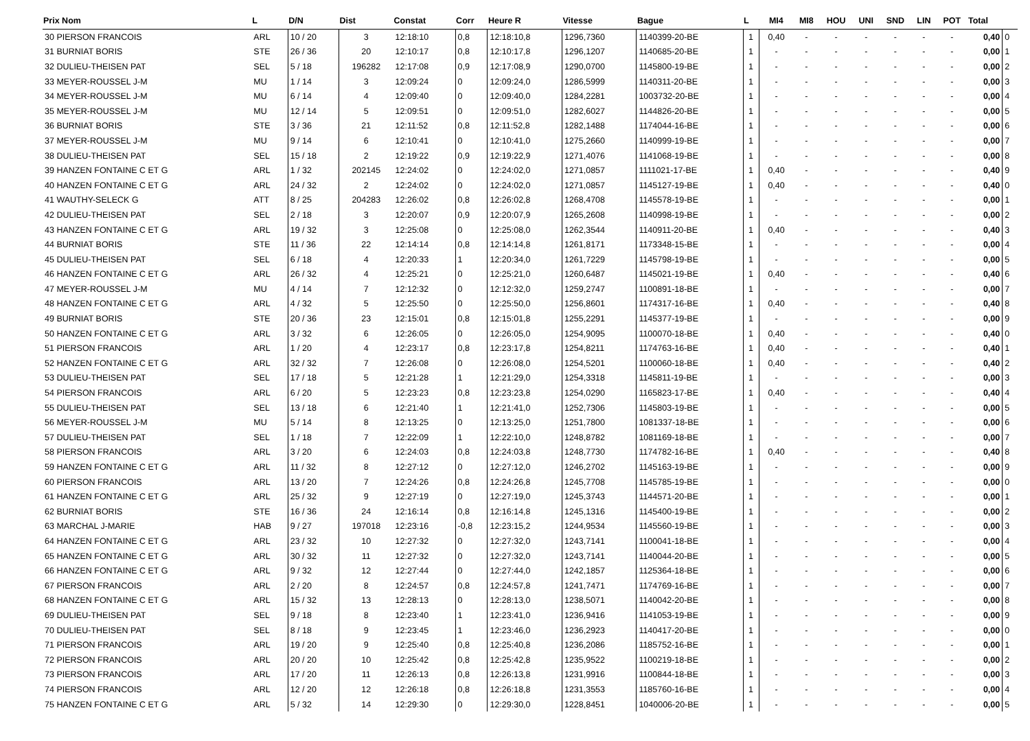| Prix Nom | L | D/N | Dist | Constat | Corr | Heure R | Vitesse | Bague | L | MI4 | MI8 | HOU | UNI | SND | LIN | POT | Total | |
| --- | --- | --- | --- | --- | --- | --- | --- | --- | --- | --- | --- | --- | --- | --- | --- | --- | --- | --- |
| 30 PIERSON FRANCOIS | ARL | 10 / 20 | 3 | 12:18:10 | 0,8 | 12:18:10,8 | 1296,7360 | 1140399-20-BE | 1 | 0,40 | - | - | - | - | - | - | 0,40 | 0 |
| 31 BURNIAT BORIS | STE | 26 / 36 | 20 | 12:10:17 | 0,8 | 12:10:17,8 | 1296,1207 | 1140685-20-BE | 1 | - | - | - | - | - | - | - | 0,00 | 1 |
| 32 DULIEU-THEISEN PAT | SEL | 5 / 18 | 196282 | 12:17:08 | 0,9 | 12:17:08,9 | 1290,0700 | 1145800-19-BE | 1 | - | - | - | - | - | - | - | 0,00 | 2 |
| 33 MEYER-ROUSSEL J-M | MU | 1 / 14 | 3 | 12:09:24 | 0 | 12:09:24,0 | 1286,5999 | 1140311-20-BE | 1 | - | - | - | - | - | - | - | 0,00 | 3 |
| 34 MEYER-ROUSSEL J-M | MU | 6 / 14 | 4 | 12:09:40 | 0 | 12:09:40,0 | 1284,2281 | 1003732-20-BE | 1 | - | - | - | - | - | - | - | 0,00 | 4 |
| 35 MEYER-ROUSSEL J-M | MU | 12 / 14 | 5 | 12:09:51 | 0 | 12:09:51,0 | 1282,6027 | 1144826-20-BE | 1 | - | - | - | - | - | - | - | 0,00 | 5 |
| 36 BURNIAT BORIS | STE | 3 / 36 | 21 | 12:11:52 | 0,8 | 12:11:52,8 | 1282,1488 | 1174044-16-BE | 1 | - | - | - | - | - | - | - | 0,00 | 6 |
| 37 MEYER-ROUSSEL J-M | MU | 9 / 14 | 6 | 12:10:41 | 0 | 12:10:41,0 | 1275,2660 | 1140999-19-BE | 1 | - | - | - | - | - | - | - | 0,00 | 7 |
| 38 DULIEU-THEISEN PAT | SEL | 15 / 18 | 2 | 12:19:22 | 0,9 | 12:19:22,9 | 1271,4076 | 1141068-19-BE | 1 | - | - | - | - | - | - | - | 0,00 | 8 |
| 39 HANZEN FONTAINE C ET G | ARL | 1 / 32 | 202145 | 12:24:02 | 0 | 12:24:02,0 | 1271,0857 | 1111021-17-BE | 1 | 0,40 | - | - | - | - | - | - | 0,40 | 9 |
| 40 HANZEN FONTAINE C ET G | ARL | 24 / 32 | 2 | 12:24:02 | 0 | 12:24:02,0 | 1271,0857 | 1145127-19-BE | 1 | 0,40 | - | - | - | - | - | - | 0,40 | 0 |
| 41 WAUTHY-SELECK G | ATT | 8 / 25 | 204283 | 12:26:02 | 0,8 | 12:26:02,8 | 1268,4708 | 1145578-19-BE | 1 | - | - | - | - | - | - | - | 0,00 | 1 |
| 42 DULIEU-THEISEN PAT | SEL | 2 / 18 | 3 | 12:20:07 | 0,9 | 12:20:07,9 | 1265,2608 | 1140998-19-BE | 1 | - | - | - | - | - | - | - | 0,00 | 2 |
| 43 HANZEN FONTAINE C ET G | ARL | 19 / 32 | 3 | 12:25:08 | 0 | 12:25:08,0 | 1262,3544 | 1140911-20-BE | 1 | 0,40 | - | - | - | - | - | - | 0,40 | 3 |
| 44 BURNIAT BORIS | STE | 11 / 36 | 22 | 12:14:14 | 0,8 | 12:14:14,8 | 1261,8171 | 1173348-15-BE | 1 | - | - | - | - | - | - | - | 0,00 | 4 |
| 45 DULIEU-THEISEN PAT | SEL | 6 / 18 | 4 | 12:20:33 | 1 | 12:20:34,0 | 1261,7229 | 1145798-19-BE | 1 | - | - | - | - | - | - | - | 0,00 | 5 |
| 46 HANZEN FONTAINE C ET G | ARL | 26 / 32 | 4 | 12:25:21 | 0 | 12:25:21,0 | 1260,6487 | 1145021-19-BE | 1 | 0,40 | - | - | - | - | - | - | 0,40 | 6 |
| 47 MEYER-ROUSSEL J-M | MU | 4 / 14 | 7 | 12:12:32 | 0 | 12:12:32,0 | 1259,2747 | 1100891-18-BE | 1 | - | - | - | - | - | - | - | 0,00 | 7 |
| 48 HANZEN FONTAINE C ET G | ARL | 4 / 32 | 5 | 12:25:50 | 0 | 12:25:50,0 | 1256,8601 | 1174317-16-BE | 1 | 0,40 | - | - | - | - | - | - | 0,40 | 8 |
| 49 BURNIAT BORIS | STE | 20 / 36 | 23 | 12:15:01 | 0,8 | 12:15:01,8 | 1255,2291 | 1145377-19-BE | 1 | - | - | - | - | - | - | - | 0,00 | 9 |
| 50 HANZEN FONTAINE C ET G | ARL | 3 / 32 | 6 | 12:26:05 | 0 | 12:26:05,0 | 1254,9095 | 1100070-18-BE | 1 | 0,40 | - | - | - | - | - | - | 0,40 | 0 |
| 51 PIERSON FRANCOIS | ARL | 1 / 20 | 4 | 12:23:17 | 0,8 | 12:23:17,8 | 1254,8211 | 1174763-16-BE | 1 | 0,40 | - | - | - | - | - | - | 0,40 | 1 |
| 52 HANZEN FONTAINE C ET G | ARL | 32 / 32 | 7 | 12:26:08 | 0 | 12:26:08,0 | 1254,5201 | 1100060-18-BE | 1 | 0,40 | - | - | - | - | - | - | 0,40 | 2 |
| 53 DULIEU-THEISEN PAT | SEL | 17 / 18 | 5 | 12:21:28 | 1 | 12:21:29,0 | 1254,3318 | 1145811-19-BE | 1 | - | - | - | - | - | - | - | 0,00 | 3 |
| 54 PIERSON FRANCOIS | ARL | 6 / 20 | 5 | 12:23:23 | 0,8 | 12:23:23,8 | 1254,0290 | 1165823-17-BE | 1 | 0,40 | - | - | - | - | - | - | 0,40 | 4 |
| 55 DULIEU-THEISEN PAT | SEL | 13 / 18 | 6 | 12:21:40 | 1 | 12:21:41,0 | 1252,7306 | 1145803-19-BE | 1 | - | - | - | - | - | - | - | 0,00 | 5 |
| 56 MEYER-ROUSSEL J-M | MU | 5 / 14 | 8 | 12:13:25 | 0 | 12:13:25,0 | 1251,7800 | 1081337-18-BE | 1 | - | - | - | - | - | - | - | 0,00 | 6 |
| 57 DULIEU-THEISEN PAT | SEL | 1 / 18 | 7 | 12:22:09 | 1 | 12:22:10,0 | 1248,8782 | 1081169-18-BE | 1 | - | - | - | - | - | - | - | 0,00 | 7 |
| 58 PIERSON FRANCOIS | ARL | 3 / 20 | 6 | 12:24:03 | 0,8 | 12:24:03,8 | 1248,7730 | 1174782-16-BE | 1 | 0,40 | - | - | - | - | - | - | 0,40 | 8 |
| 59 HANZEN FONTAINE C ET G | ARL | 11 / 32 | 8 | 12:27:12 | 0 | 12:27:12,0 | 1246,2702 | 1145163-19-BE | 1 | - | - | - | - | - | - | - | 0,00 | 9 |
| 60 PIERSON FRANCOIS | ARL | 13 / 20 | 7 | 12:24:26 | 0,8 | 12:24:26,8 | 1245,7708 | 1145785-19-BE | 1 | - | - | - | - | - | - | - | 0,00 | 0 |
| 61 HANZEN FONTAINE C ET G | ARL | 25 / 32 | 9 | 12:27:19 | 0 | 12:27:19,0 | 1245,3743 | 1144571-20-BE | 1 | - | - | - | - | - | - | - | 0,00 | 1 |
| 62 BURNIAT BORIS | STE | 16 / 36 | 24 | 12:16:14 | 0,8 | 12:16:14,8 | 1245,1316 | 1145400-19-BE | 1 | - | - | - | - | - | - | - | 0,00 | 2 |
| 63 MARCHAL J-MARIE | HAB | 9 / 27 | 197018 | 12:23:16 | -0,8 | 12:23:15,2 | 1244,9534 | 1145560-19-BE | 1 | - | - | - | - | - | - | - | 0,00 | 3 |
| 64 HANZEN FONTAINE C ET G | ARL | 23 / 32 | 10 | 12:27:32 | 0 | 12:27:32,0 | 1243,7141 | 1100041-18-BE | 1 | - | - | - | - | - | - | - | 0,00 | 4 |
| 65 HANZEN FONTAINE C ET G | ARL | 30 / 32 | 11 | 12:27:32 | 0 | 12:27:32,0 | 1243,7141 | 1140044-20-BE | 1 | - | - | - | - | - | - | - | 0,00 | 5 |
| 66 HANZEN FONTAINE C ET G | ARL | 9 / 32 | 12 | 12:27:44 | 0 | 12:27:44,0 | 1242,1857 | 1125364-18-BE | 1 | - | - | - | - | - | - | - | 0,00 | 6 |
| 67 PIERSON FRANCOIS | ARL | 2 / 20 | 8 | 12:24:57 | 0,8 | 12:24:57,8 | 1241,7471 | 1174769-16-BE | 1 | - | - | - | - | - | - | - | 0,00 | 7 |
| 68 HANZEN FONTAINE C ET G | ARL | 15 / 32 | 13 | 12:28:13 | 0 | 12:28:13,0 | 1238,5071 | 1140042-20-BE | 1 | - | - | - | - | - | - | - | 0,00 | 8 |
| 69 DULIEU-THEISEN PAT | SEL | 9 / 18 | 8 | 12:23:40 | 1 | 12:23:41,0 | 1236,9416 | 1141053-19-BE | 1 | - | - | - | - | - | - | - | 0,00 | 9 |
| 70 DULIEU-THEISEN PAT | SEL | 8 / 18 | 9 | 12:23:45 | 1 | 12:23:46,0 | 1236,2923 | 1140417-20-BE | 1 | - | - | - | - | - | - | - | 0,00 | 0 |
| 71 PIERSON FRANCOIS | ARL | 19 / 20 | 9 | 12:25:40 | 0,8 | 12:25:40,8 | 1236,2086 | 1185752-16-BE | 1 | - | - | - | - | - | - | - | 0,00 | 1 |
| 72 PIERSON FRANCOIS | ARL | 20 / 20 | 10 | 12:25:42 | 0,8 | 12:25:42,8 | 1235,9522 | 1100219-18-BE | 1 | - | - | - | - | - | - | - | 0,00 | 2 |
| 73 PIERSON FRANCOIS | ARL | 17 / 20 | 11 | 12:26:13 | 0,8 | 12:26:13,8 | 1231,9916 | 1100844-18-BE | 1 | - | - | - | - | - | - | - | 0,00 | 3 |
| 74 PIERSON FRANCOIS | ARL | 12 / 20 | 12 | 12:26:18 | 0,8 | 12:26:18,8 | 1231,3553 | 1185760-16-BE | 1 | - | - | - | - | - | - | - | 0,00 | 4 |
| 75 HANZEN FONTAINE C ET G | ARL | 5 / 32 | 14 | 12:29:30 | 0 | 12:29:30,0 | 1228,8451 | 1040006-20-BE | 1 | - | - | - | - | - | - | - | 0,00 | 5 |